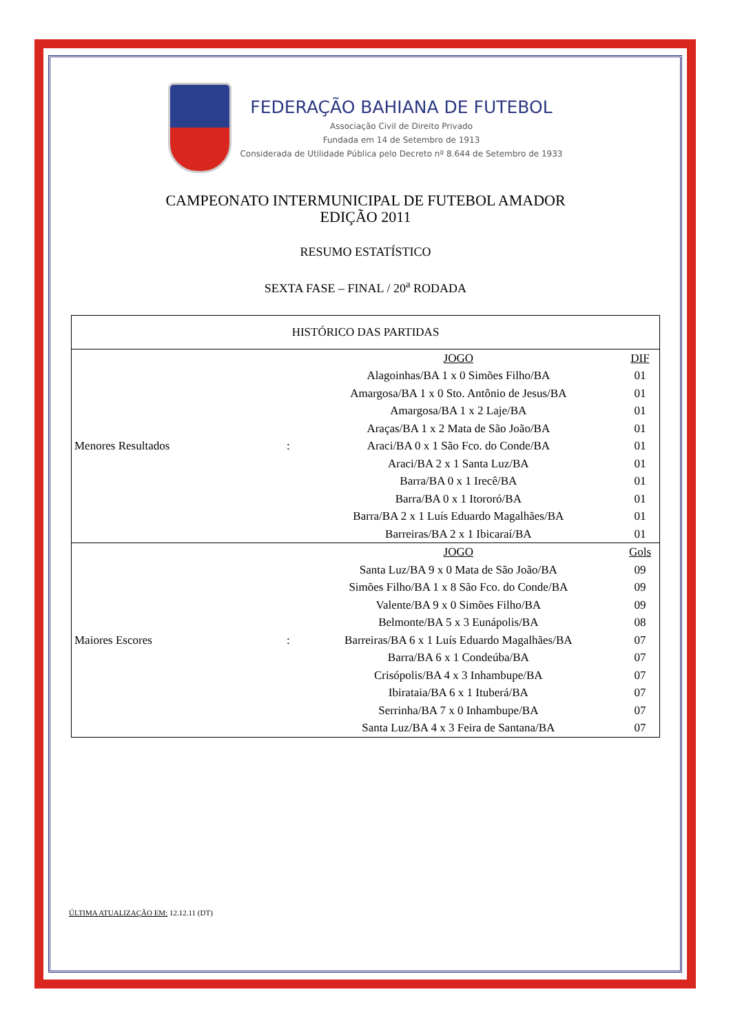FEDERAÇÃO BAHIANA DE FUTEBOL
Associação Civil de Direito Privado
Fundada em 14 de Setembro de 1913
Considerada de Utilidade Pública pelo Decreto nº 8.644 de Setembro de 1933
CAMPEONATO INTERMUNICIPAL DE FUTEBOL AMADOR
EDIÇÃO 2011
RESUMO ESTATÍSTICO
SEXTA FASE – FINAL / 20<sup>a</sup> RODADA
| HISTÓRICO DAS PARTIDAS | | | |
| --- | --- | --- | --- |
| Menores Resultados | : | JOGO | DIF |
| | | Alagoinhas/BA 1 x 0 Simões Filho/BA | 01 |
| | | Amargosa/BA 1 x 0 Sto. Antônio de Jesus/BA | 01 |
| | | Amargosa/BA 1 x 2 Laje/BA | 01 |
| | | Araças/BA 1 x 2 Mata de São João/BA | 01 |
| | | Araci/BA 0 x 1 São Fco. do Conde/BA | 01 |
| | | Araci/BA 2 x 1 Santa Luz/BA | 01 |
| | | Barra/BA 0 x 1 Irecê/BA | 01 |
| | | Barra/BA 0 x 1 Itororó/BA | 01 |
| | | Barra/BA 2 x 1 Luís Eduardo Magalhães/BA | 01 |
| | | Barreiras/BA 2 x 1 Ibicaraí/BA | 01 |
| Maiores Escores | : | JOGO | Gols |
| | | Santa Luz/BA 9 x 0 Mata de São João/BA | 09 |
| | | Simões Filho/BA 1 x 8 São Fco. do Conde/BA | 09 |
| | | Valente/BA 9 x 0 Simões Filho/BA | 09 |
| | | Belmonte/BA 5 x 3 Eunápolis/BA | 08 |
| | | Barreiras/BA 6 x 1 Luís Eduardo Magalhães/BA | 07 |
| | | Barra/BA 6 x 1 Condeúba/BA | 07 |
| | | Crisópolis/BA 4 x 3 Inhambupe/BA | 07 |
| | | Ibirataia/BA 6 x 1 Ituberá/BA | 07 |
| | | Serrinha/BA 7 x 0 Inhambupe/BA | 07 |
| | | Santa Luz/BA 4 x 3 Feira de Santana/BA | 07 |
ÚLTIMA ATUALIZAÇÃO EM: 12.12.11 (DT)